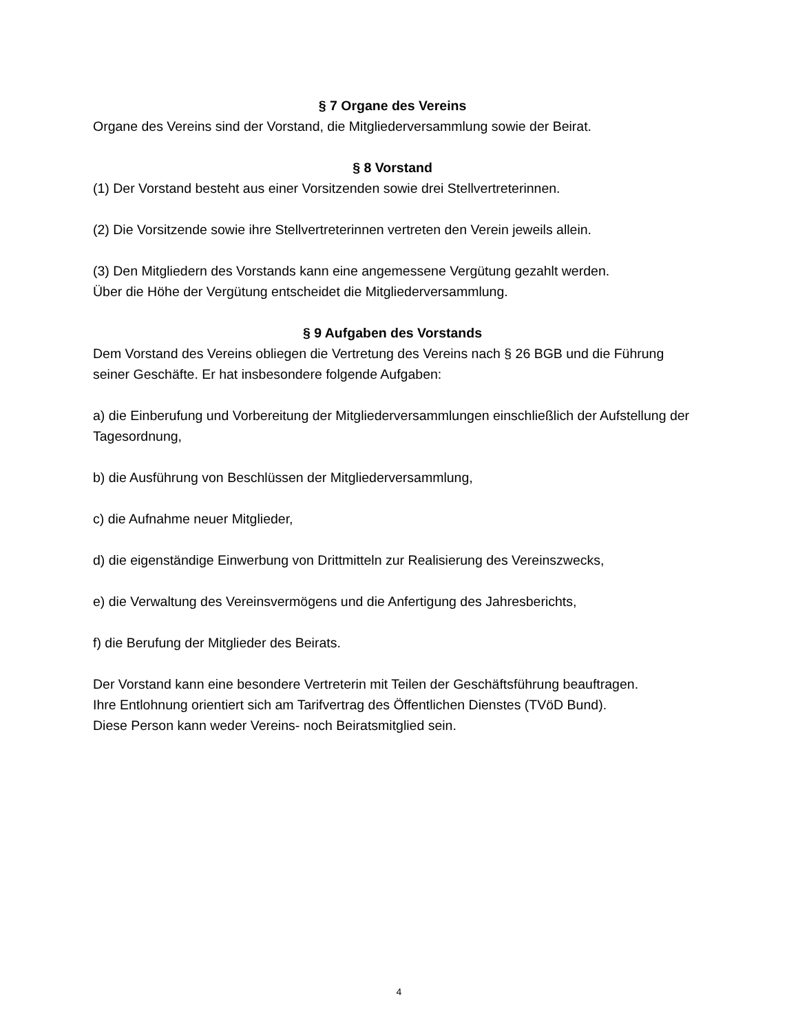§ 7 Organe des Vereins
Organe des Vereins sind der Vorstand, die Mitgliederversammlung sowie der Beirat.
§ 8 Vorstand
(1) Der Vorstand besteht aus einer Vorsitzenden sowie drei Stellvertreterinnen.
(2) Die Vorsitzende sowie ihre Stellvertreterinnen vertreten den Verein jeweils allein.
(3) Den Mitgliedern des Vorstands kann eine angemessene Vergütung gezahlt werden.
Über die Höhe der Vergütung entscheidet die Mitgliederversammlung.
§ 9 Aufgaben des Vorstands
Dem Vorstand des Vereins obliegen die Vertretung des Vereins nach § 26 BGB und die Führung seiner Geschäfte. Er hat insbesondere folgende Aufgaben:
a) die Einberufung und Vorbereitung der Mitgliederversammlungen einschließlich der Aufstellung der Tagesordnung,
b) die Ausführung von Beschlüssen der Mitgliederversammlung,
c) die Aufnahme neuer Mitglieder,
d) die eigenständige Einwerbung von Drittmitteln zur Realisierung des Vereinszwecks,
e) die Verwaltung des Vereinsvermögens und die Anfertigung des Jahresberichts,
f) die Berufung der Mitglieder des Beirats.
Der Vorstand kann eine besondere Vertreterin mit Teilen der Geschäftsführung beauftragen.
Ihre Entlohnung orientiert sich am Tarifvertrag des Öffentlichen Dienstes (TVöD Bund).
Diese Person kann weder Vereins- noch Beiratsmitglied sein.
4